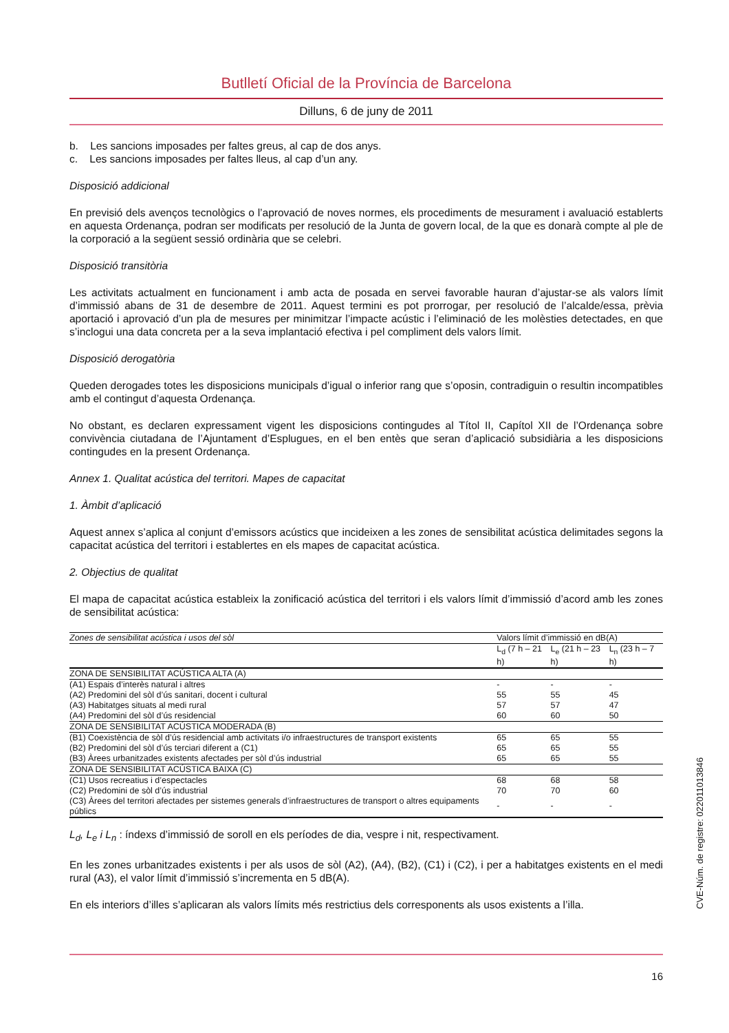Butlletí Oficial de la Província de Barcelona
Dilluns, 6 de juny de 2011
b. Les sancions imposades per faltes greus, al cap de dos anys.
c. Les sancions imposades per faltes lleus, al cap d’un any.
Disposició addicional
En previsió dels avenços tecnològics o l’aprovació de noves normes, els procediments de mesurament i avaluació establerts en aquesta Ordenança, podran ser modificats per resolució de la Junta de govern local, de la que es donarà compte al ple de la corporació a la següent sessió ordinària que se celebri.
Disposició transitòria
Les activitats actualment en funcionament i amb acta de posada en servei favorable hauran d’ajustar-se als valors límit d’immissió abans de 31 de desembre de 2011. Aquest termini es pot prorrogar, per resolució de l’alcalde/essa, prèvia aportació i aprovació d’un pla de mesures per minimitzar l’impacte acústic i l’eliminació de les molèsties detectades, en que s’inclogui una data concreta per a la seva implantació efectiva i pel compliment dels valors límit.
Disposició derogatòria
Queden derogades totes les disposicions municipals d’igual o inferior rang que s’oposin, contradiguin o resultin incompatibles amb el contingut d’aquesta Ordenança.
No obstant, es declaren expressament vigent les disposicions contingudes al Títol II, Capítol XII de l’Ordenança sobre convivència ciutadana de l’Ajuntament d’Esplugues, en el ben entès que seran d’aplicació subsidiària a les disposicions contingudes en la present Ordenança.
Annex 1. Qualitat acústica del territori. Mapes de capacitat
1. Àmbit d’aplicació
Aquest annex s’aplica al conjunt d’emissors acústics que incideixen a les zones de sensibilitat acústica delimitades segons la capacitat acústica del territori i establertes en els mapes de capacitat acústica.
2. Objectius de qualitat
El mapa de capacitat acústica estableix la zonificació acústica del territori i els valors límit d’immissió d’acord amb les zones de sensibilitat acústica:
| Zones de sensibilitat acústica i usos del sòl | Valors límit d’immissió en dB(A) | | |
| --- | --- | --- | --- |
| | L<sub>d</sub> (7 h – 21 h) | L<sub>e</sub> (21 h – 23 h) | L<sub>n</sub> (23 h – 7 h) |
| ZONA DE SENSIBILITAT ACÚSTICA ALTA (A) | | | |
| (A1) Espais d’interès natural i altres | - | - | - |
| (A2) Predomini del sòl d’ús sanitari, docent i cultural | 55 | 55 | 45 |
| (A3) Habitatges situats al medi rural | 57 | 57 | 47 |
| (A4) Predomini del sòl d’ús residencial | 60 | 60 | 50 |
| ZONA DE SENSIBILITAT ACÚSTICA MODERADA (B) | | | |
| (B1) Coexistència de sòl d’ús residencial amb activitats i/o infraestructures de transport existents | 65 | 65 | 55 |
| (B2) Predomini del sòl d’ús terciari diferent a (C1) | 65 | 65 | 55 |
| (B3) Àrees urbanitzades existents afectades per sòl d’ús industrial | 65 | 65 | 55 |
| ZONA DE SENSIBILITAT ACÚSTICA BAIXA (C) | | | |
| (C1) Usos recreatius i d’espectacles | 68 | 68 | 58 |
| (C2) Predomini de sòl d’ús industrial | 70 | 70 | 60 |
| (C3) Àrees del territori afectades per sistemes generals d’infraestructures de transport o altres equipaments públics | - | - | - |
L<sub>d</sub>, L<sub>e</sub> i L<sub>n</sub> : índexs d’immissió de soroll en els períodes de dia, vespre i nit, respectivament.
En les zones urbanitzades existents i per als usos de sòl (A2), (A4), (B2), (C1) i (C2), i per a habitatges existents en el medi rural (A3), el valor límit d’immissió s’incrementa en 5 dB(A).
En els interiors d’illes s’aplicaran als valors límits més restrictius dels corresponents als usos existents a l’illa.
CVE-Núm. de registre: 022011013846
16